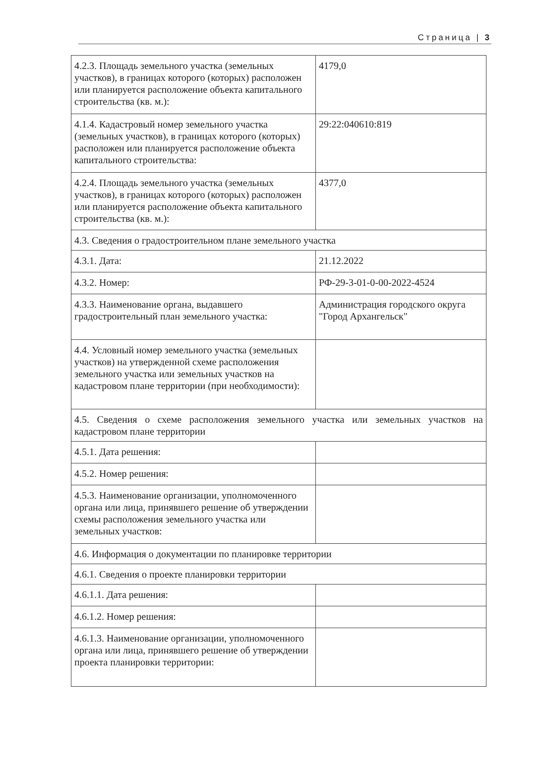Страница | 3
| 4.2.3. Площадь земельного участка (земельных участков), в границах которого (которых) расположен или планируется расположение объекта капитального строительства (кв. м.): | 4179,0 |
| 4.1.4. Кадастровый номер земельного участка (земельных участков), в границах которого (которых) расположен или планируется расположение объекта капитального строительства: | 29:22:040610:819 |
| 4.2.4. Площадь земельного участка (земельных участков), в границах которого (которых) расположен или планируется расположение объекта капитального строительства (кв. м.): | 4377,0 |
| 4.3. Сведения о градостроительном плане земельного участка | |
| 4.3.1. Дата: | 21.12.2022 |
| 4.3.2. Номер: | РФ-29-3-01-0-00-2022-4524 |
| 4.3.3. Наименование органа, выдавшего градостроительный план земельного участка: | Администрация городского округа "Город Архангельск" |
| 4.4. Условный номер земельного участка (земельных участков) на утвержденной схеме расположения земельного участка или земельных участков на кадастровом плане территории (при необходимости): | |
| 4.5. Сведения о схеме расположения земельного участка или земельных участков на кадастровом плане территории | |
| 4.5.1. Дата решения: | |
| 4.5.2. Номер решения: | |
| 4.5.3. Наименование организации, уполномоченного органа или лица, принявшего решение об утверждении схемы расположения земельного участка или земельных участков: | |
| 4.6. Информация о документации по планировке территории | |
| 4.6.1. Сведения о проекте планировки территории | |
| 4.6.1.1. Дата решения: | |
| 4.6.1.2. Номер решения: | |
| 4.6.1.3. Наименование организации, уполномоченного органа или лица, принявшего решение об утверждении проекта планировки территории: | |